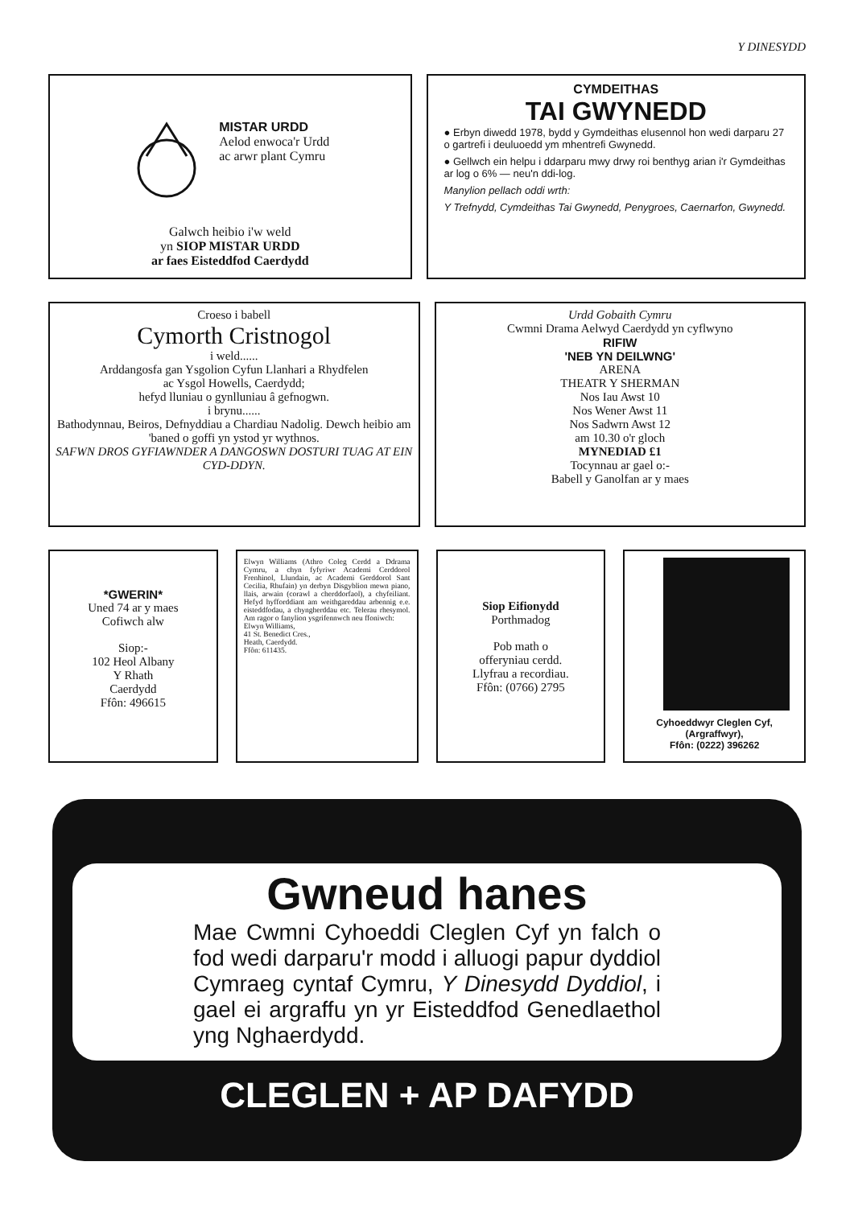Y DINESYDD
MISTAR URDD
Aelod enwoca'r Urdd
ac arwr plant Cymru
Galwch heibio i'w weld
yn SIOP MISTAR URDD
ar faes Eisteddfod Caerdydd
CYMDEITHAS
TAI GWYNEDD
● Erbyn diwedd 1978, bydd y Gymdeithas elusennol hon wedi darparu 27 o gartrefi i deuluoedd ym mhentrefi Gwynedd.
● Gellwch ein helpu i ddarparu mwy drwy roi benthyg arian i'r Gymdeithas ar log o 6% — neu'n ddi-log.
Manylion pellach oddi wrth:
Y Trefnydd, Cymdeithas Tai Gwynedd, Penygroes, Caernarfon, Gwynedd.
Croeso i babell
Cymorth Cristnogol
i weld......
Arddangosfa gan Ysgolion Cyfun Llanhari a Rhydfelen
ac Ysgol Howells, Caerdydd;
hefyd lluniau o gynlluniau â gefnogwn.
i brynu......
Bathodynnau, Beiros, Defnyddiau a Chardiau Nadolig. Dewch heibio am 'baned o goffi yn ystod yr wythnos.
SAFWN DROS GYFIAWNDER A DANGOSWN DOSTURI TUAG AT EIN CYD-DDYN.
Urdd Gobaith Cymru
Cwmni Drama Aelwyd Caerdydd yn cyflwyno
RIFIW
'NEB YN DEILWNG'
ARENA
THEATR Y SHERMAN
Nos Iau Awst 10
Nos Wener Awst 11
Nos Sadwrn Awst 12
am 10.30 o'r gloch
MYNEDIAD £1
Tocynnau ar gael o:-
Babell y Ganolfan ar y maes
*GWERIN*
Uned 74 ar y maes
Cofiwch alw
Siop:-
102 Heol Albany
Y Rhath
Caerdydd
Ffôn: 496615
Elwyn Williams (Athro Coleg Cerdd a Ddrama Cymru, a chyn fyfyriwr Academi Cerddorol Frenhinol, Llundain, ac Academi Gerddorol Sant Cecilia, Rhufain) yn derbyn Disgyblion mewn piano, llais, arwain (corawl a cherddorfaol), a chyfeiliant. Hefyd hyfforddiant am weithgareddau arbennig e.e. eisteddfodau, a chyngherddau etc. Telerau rhesymol. Am ragor o fanylion ysgrifennwch neu ffoniwch:
Elwyn Williams,
41 St. Benedict Cres.,
Heath, Caerdydd.
Ffôn: 611435.
Siop Eifionydd
Porthmadog
Pob math o
offeryniau cerdd.
Llyfrau a recordiau.
Ffôn: (0766) 2795
Cyhoeddwyr Cleglen Cyf,
(Argraffwyr),
Ffôn: (0222) 396262
Gwneud hanes
Mae Cwmni Cyhoeddi Cleglen Cyf yn falch o fod wedi darparu'r modd i alluogi papur dyddiol Cymraeg cyntaf Cymru, Y Dinesydd Dyddiol, i gael ei argraffu yn yr Eisteddfod Genedlaethol yng Nghaerdydd.
CLEGLEN + AP DAFYDD